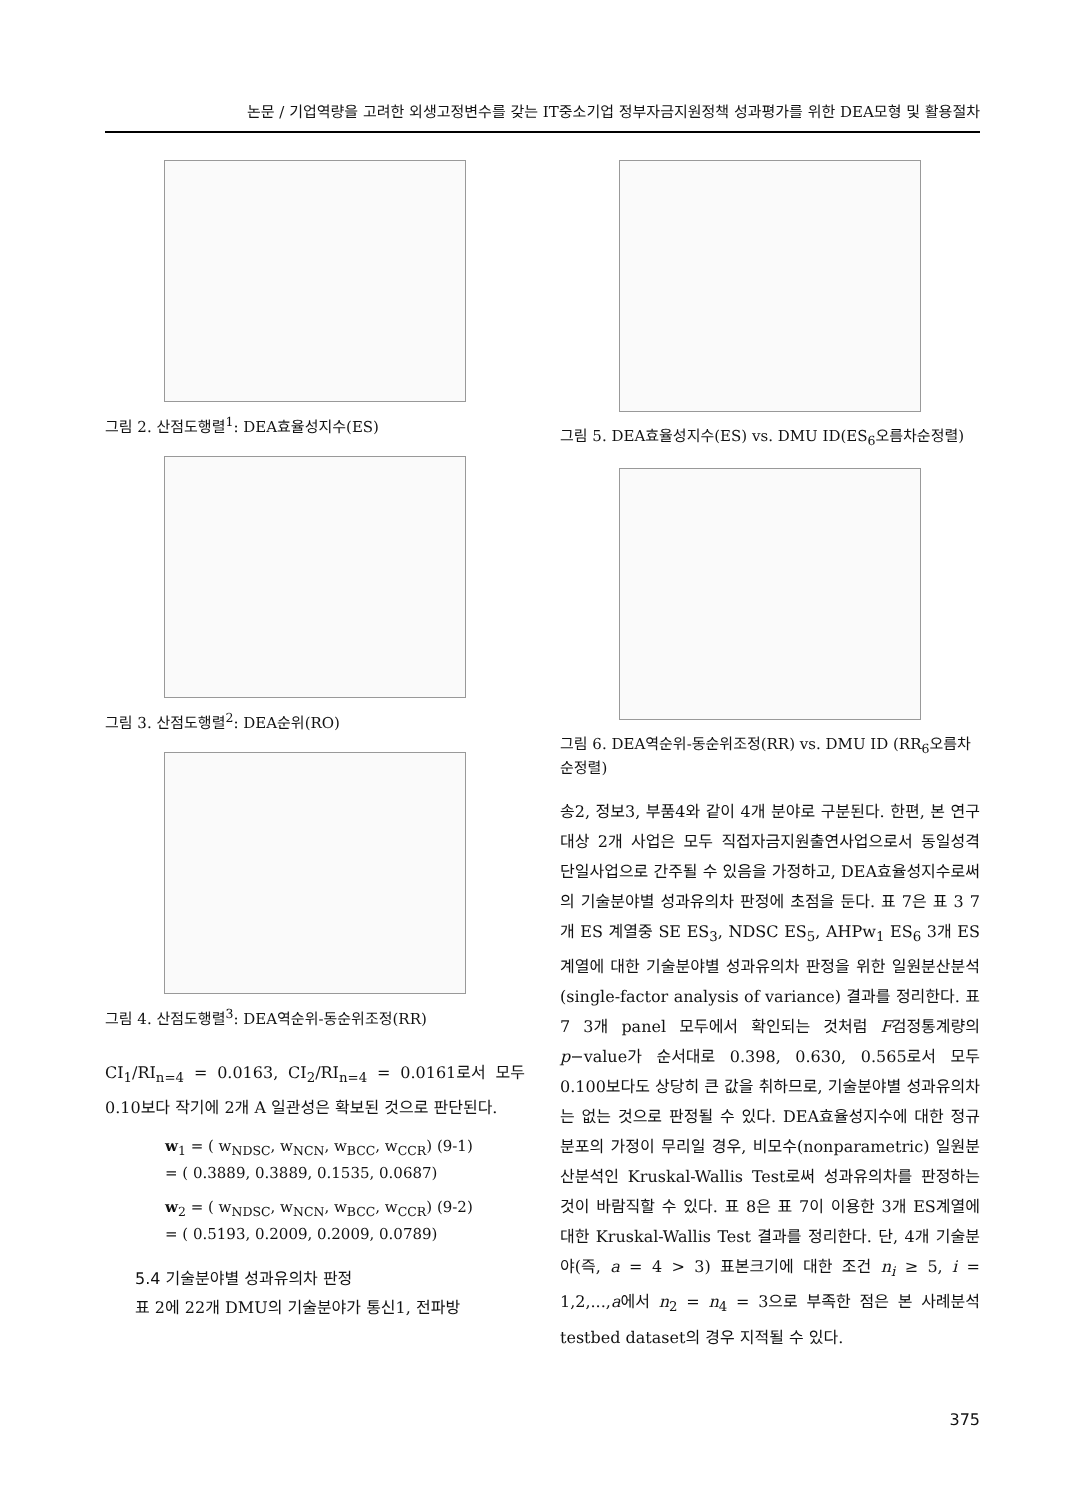논문 / 기업역량을 고려한 외생고정변수를 갖는 IT중소기업 정부자금지원정책 성과평가를 위한 DEA모형 및 활용절차
그림 2. 산점도행렬<sup>1</sup>: DEA효율성지수(ES)
그림 3. 산점도행렬<sup>2</sup>: DEA순위(RO)
그림 4. 산점도행렬<sup>3</sup>: DEA역순위-동순위조정(RR)
CI<sub>1</sub>/RI<sub>n=4</sub> = 0.0163, CI<sub>2</sub>/RI<sub>n=4</sub> = 0.0161로서 모두 0.10보다 작기에 2개 A 일관성은 확보된 것으로 판단된다.
w<sub>1</sub> = ( w<sub>NDSC</sub>, w<sub>NCN</sub>, w<sub>BCC</sub>, w<sub>CCR</sub>) (9-1)
= ( 0.3889, 0.3889, 0.1535, 0.0687)
w<sub>2</sub> = ( w<sub>NDSC</sub>, w<sub>NCN</sub>, w<sub>BCC</sub>, w<sub>CCR</sub>) (9-2)
= ( 0.5193, 0.2009, 0.2009, 0.0789)
5.4 기술분야별 성과유의차 판정
표 2에 22개 DMU의 기술분야가 통신1, 전파방
그림 5. DEA효율성지수(ES) vs. DMU ID(ES<sub>6</sub>오름차순정렬)
그림 6. DEA역순위-동순위조정(RR) vs. DMU ID (RR<sub>6</sub>오름차순정렬)
송2, 정보3, 부품4와 같이 4개 분야로 구분된다. 한편, 본 연구대상 2개 사업은 모두 직접자금지원출연사업으로서 동일성격 단일사업으로 간주될 수 있음을 가정하고, DEA효율성지수로써의 기술분야별 성과유의차 판정에 초점을 둔다. 표 7은 표 3 7개 ES 계열중 SE ES<sub>3</sub>, NDSC ES<sub>5</sub>, AHPw<sub>1</sub> ES<sub>6</sub> 3개 ES 계열에 대한 기술분야별 성과유의차 판정을 위한 일원분산분석(single-factor analysis of variance) 결과를 정리한다. 표 7 3개 panel 모두에서 확인되는 것처럼 F검정통계량의 p−value가 순서대로 0.398, 0.630, 0.565로서 모두 0.100보다도 상당히 큰 값을 취하므로, 기술분야별 성과유의차는 없는 것으로 판정될 수 있다. DEA효율성지수에 대한 정규분포의 가정이 무리일 경우, 비모수(nonparametric) 일원분산분석인 Kruskal-Wallis Test로써 성과유의차를 판정하는 것이 바람직할 수 있다. 표 8은 표 7이 이용한 3개 ES계열에 대한 Kruskal-Wallis Test 결과를 정리한다. 단, 4개 기술분야(즉, a = 4 > 3) 표본크기에 대한 조건 n<sub>i</sub> ≥ 5, i = 1,2,...,a에서 n<sub>2</sub> = n<sub>4</sub> = 3으로 부족한 점은 본 사례분석 testbed dataset의 경우 지적될 수 있다.
375